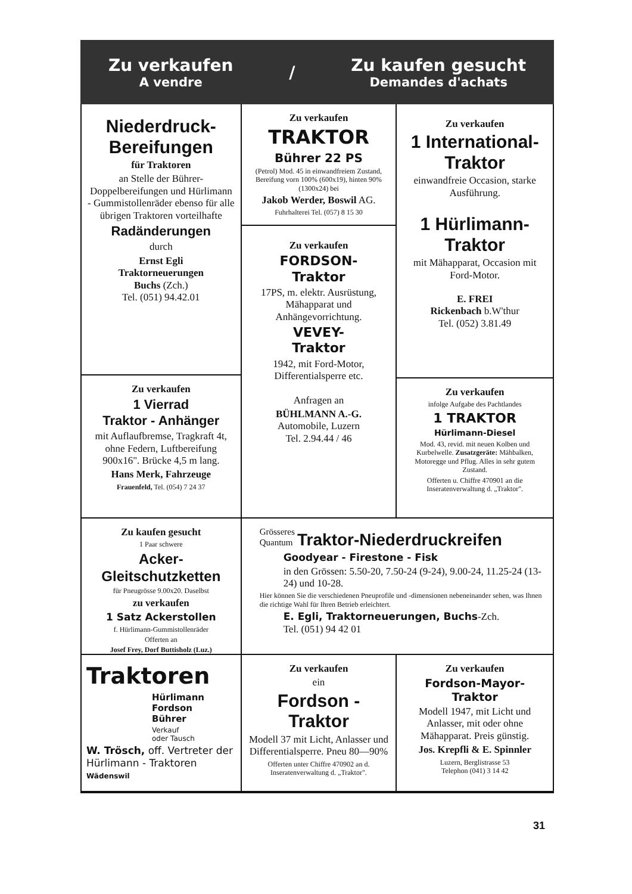Zu verkaufen
A vendre
/
Zu kaufen gesucht
Demandes d'achats
Niederdruck-
Bereifungen
für Traktoren
an Stelle der Bührer-Doppelbereifungen und Hürlimann - Gummistollenräder ebenso für alle übrigen Traktoren vorteilhafte
Radänderungen
durch
Ernst Egli
Traktorneuerungen
Buchs (Zch.)
Tel. (051) 94.42.01
Zu verkaufen
1 Vierrad
Traktor - Anhänger
mit Auflaufbremse, Tragkraft 4t, ohne Federn, Luftbereifung 900x16". Brücke 4,5 m lang.
Hans Merk, Fahrzeuge
Frauenfeld, Tel. (054) 7 24 37
Zu verkaufen
TRAKTOR
Bührer 22 PS
(Petrol) Mod. 45 in einwandfreiem Zustand, Bereifung vorn 100% (600x19), hinten 90% (1300x24) bei
Jakob Werder, Boswil AG.
Fuhrhalterei Tel. (057) 8 15 30
Zu verkaufen
FORDSON-
Traktor
17PS, m. elektr. Ausrüstung, Mähapparat und Anhängevorrichtung.
VEVEY-
Traktor
1942, mit Ford-Motor, Differentialsperre etc.
Anfragen an
BÜHLMANN A.-G.
Automobile, Luzern
Tel. 2.94.44 / 46
Zu verkaufen
1 International-
Traktor
einwandfreie Occasion, starke Ausführung.
1 Hürlimann-
Traktor
mit Mähapparat, Occasion mit Ford-Motor.
E. FREI
Rickenbach b.W'thur
Tel. (052) 3.81.49
Zu verkaufen
infolge Aufgabe des Pachtlandes
1 TRAKTOR
Hürlimann-Diesel
Mod. 43, revid. mit neuen Kolben und Kurbelwelle. Zusatzgeräte: Mähbalken, Motoregge und Pflug. Alles in sehr gutem Zustand.
Offerten u. Chiffre 470901 an die Inseratenverwaltung d. „Traktor".
Zu kaufen gesucht
1 Paar schwere
Acker-Gleitschutzketten
für Pneugrösse 9.00x20. Daselbst
zu verkaufen
1 Satz Ackerstollen
f. Hürlimann-Gummistollenräder
Offerten an
Josef Frey, Dorf Buttisholz (Luz.)
Grösseres
Quantum Traktor-Niederdruckreifen
Goodyear - Firestone - Fisk
in den Grössen: 5.50-20, 7.50-24 (9-24), 9.00-24, 11.25-24 (13-24) und 10-28.
Hier können Sie die verschiedenen Pneuprofile und -dimensionen nebeneinander sehen, was Ihnen die richtige Wahl für Ihren Betrieb erleichtert.
E. Egli, Traktorneuerungen, Buchs-Zch.
Tel. (051) 94 42 01
Traktoren
Hürlimann
Fordson
Bührer
Verkauf
oder Tausch
W. Trösch, off. Vertreter der Hürlimann - Traktoren
Wädenswil
Zu verkaufen
ein
Fordson - Traktor
Modell 37 mit Licht, Anlasser und Differentialsperre. Pneu 80—90%
Offerten unter Chiffre 470902 an d. Inseratenverwaltung d. „Traktor".
Zu verkaufen
Fordson-Mayor-
Traktor
Modell 1947, mit Licht und Anlasser, mit oder ohne Mähapparat. Preis günstig.
Jos. Krepfli & E. Spinnler
Luzern, Berglistrasse 53
Telephon (041) 3 14 42
31